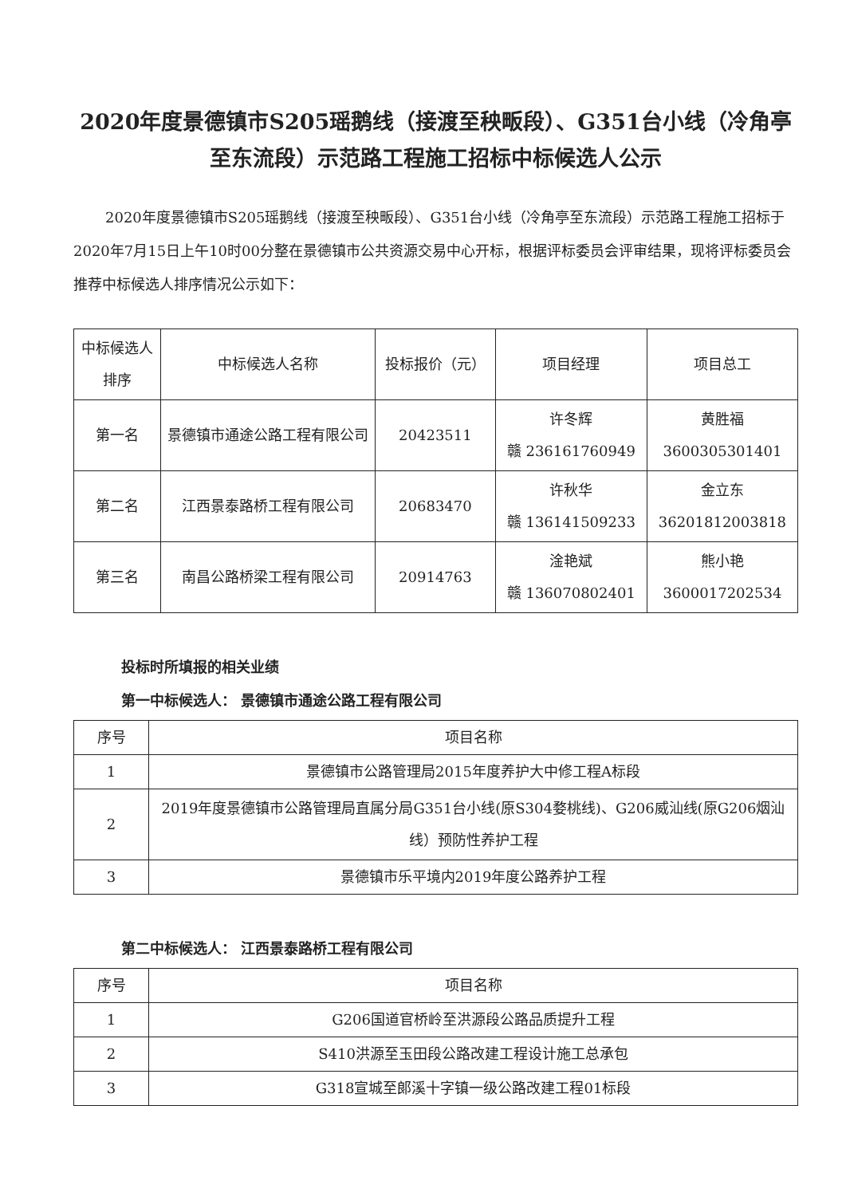2020年度景德镇市S205瑶鹅线（接渡至秧畈段）、G351台小线（冷角亭至东流段）示范路工程施工招标中标候选人公示
2020年度景德镇市S205瑶鹅线（接渡至秧畈段）、G351台小线（冷角亭至东流段）示范路工程施工招标于2020年7月15日上午10时00分整在景德镇市公共资源交易中心开标，根据评标委员会评审结果，现将评标委员会推荐中标候选人排序情况公示如下：
| 中标候选人排序 | 中标候选人名称 | 投标报价（元） | 项目经理 | 项目总工 |
| --- | --- | --- | --- | --- |
| 第一名 | 景德镇市通途公路工程有限公司 | 20423511 | 许冬辉 赣 236161760949 | 黄胜福 3600305301401 |
| 第二名 | 江西景泰路桥工程有限公司 | 20683470 | 许秋华 赣 136141509233 | 金立东 36201812003818 |
| 第三名 | 南昌公路桥梁工程有限公司 | 20914763 | 淦艳斌 赣 136070802401 | 熊小艳 3600017202534 |
投标时所填报的相关业绩
第一中标候选人： 景德镇市通途公路工程有限公司
| 序号 | 项目名称 |
| --- | --- |
| 1 | 景德镇市公路管理局2015年度养护大中修工程A标段 |
| 2 | 2019年度景德镇市公路管理局直属分局G351台小线(原S304婺桃线)、G206威汕线(原G206烟汕线）预防性养护工程 |
| 3 | 景德镇市乐平境内2019年度公路养护工程 |
第二中标候选人： 江西景泰路桥工程有限公司
| 序号 | 项目名称 |
| --- | --- |
| 1 | G206国道官桥岭至洪源段公路品质提升工程 |
| 2 | S410洪源至玉田段公路改建工程设计施工总承包 |
| 3 | G318宣城至郎溪十字镇一级公路改建工程01标段 |